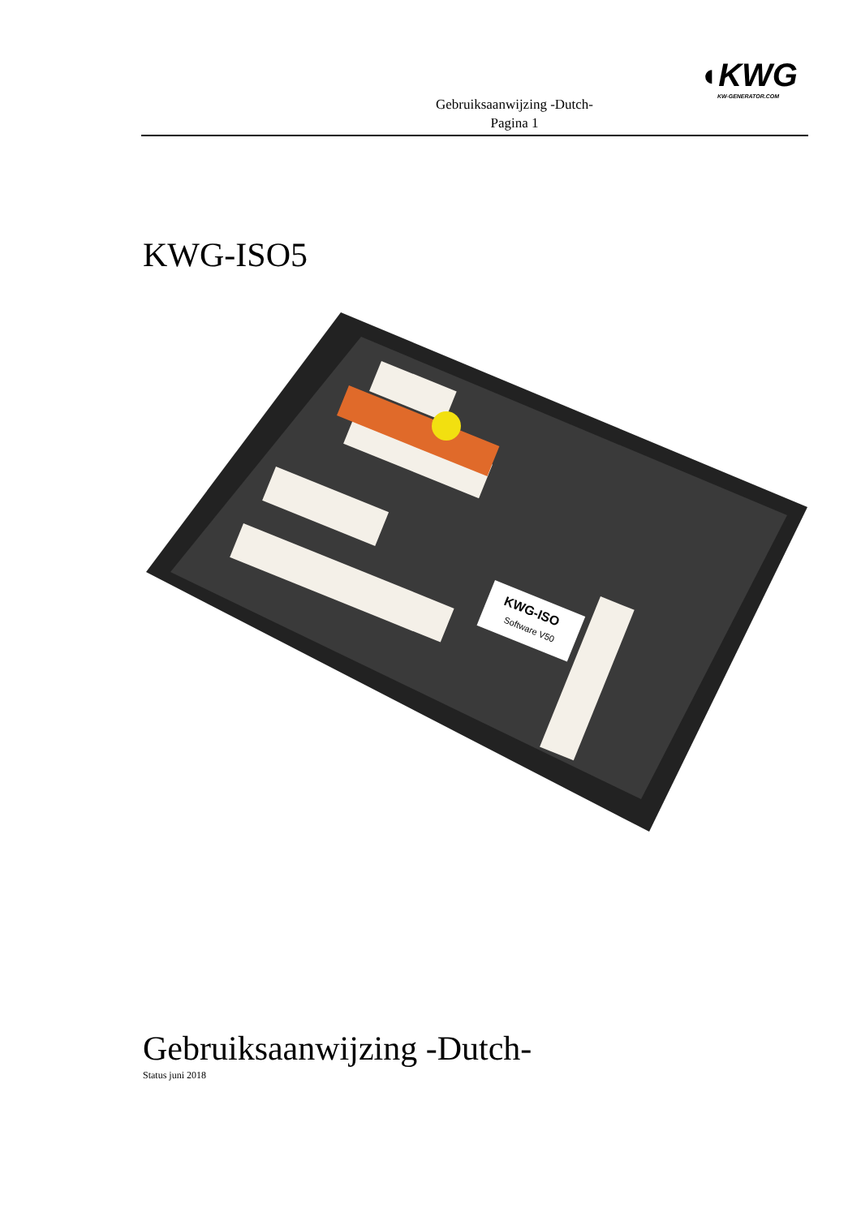Gebruiksaanwijzing -Dutch-
Pagina 1
◖KWG
KW-GENERATOR.COM
KWG-ISO5
KWG-ISO
Software V50
Gebruiksaanwijzing -Dutch-
Status juni 2018